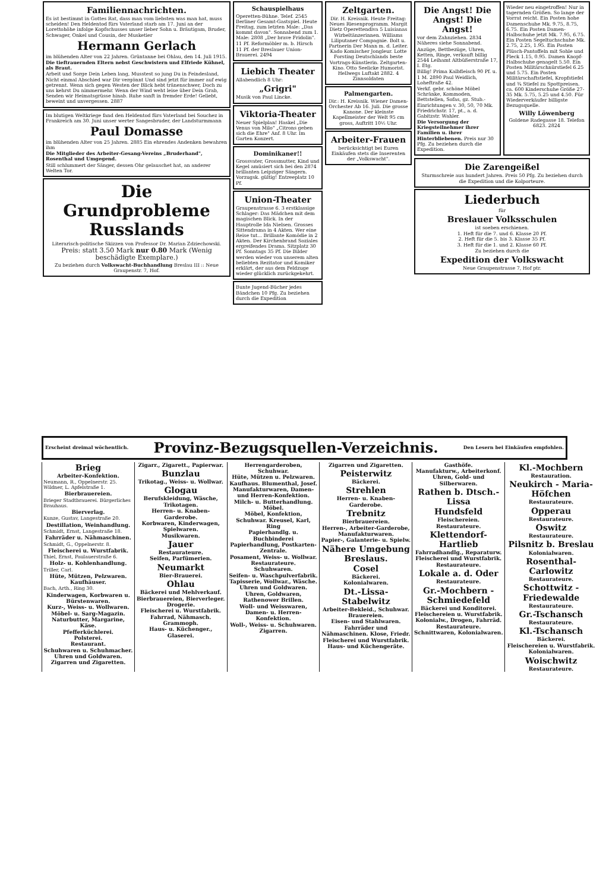Familiennachrichten.
Es ist bestimmt in Gottes Rat, dass man vom liebsten was man hat, muss scheiden! Den Heldentod fürs Vaterland starb am 17. Juni an der Lorettohöhe infolge Kopfschusses unser lieber Sohn u. Bräutigam, Bruder, Schwager, Onkel und Cousin, der Musketier
Hermann Gerlach
im blühenden Alter von 22 Jahren. Grüntanne bei Ohlau, den 14. Juli 1915.
Die tieftrauernden Eltern nebst Geschwistern und Elfriede Kühnel, als Braut.
Arbeit und Sorge Dein Leben lang, Musstest so jung Du in Feindesland, Nicht einmal Abschied war Dir vergönnt Und sind jetzt für immer auf ewig getrennt. Wenn sich gegen Westen der Blick hebt tränenschwer, Doch zu uns kehrst Du nimmermehr. Wenn der Wind weht leise über Dein Grab, Senden wir Heimatsgrüsse hinab. Ruhe sanft in fremder Erde! Geliebt, beweint und unvergessen. 2887
Im blutigen Weltkriege fand den Heldentod fürs Vaterland bei Souchez in Frankreich am 30. Juni unser werter Sangesbruder, der Landsturmmann
Paul Domasse
im blühenden Alter von 25 Jahren. 2885 Ein ehrendes Andenken bewahren ihm
Die Mitglieder des Arbeiter-Gesang-Vereins „Bruderhand", Rosenthal und Umgegend.
Still schlummert der Sänger, dessen Ohr gelauschet hat, an anderer Welten Tor.
Die Grundprobleme Russlands
Literarisch-politische Skizzen von Professor Dr. Marian Zdziechowski.
Preis: statt 3.50 Mark nur 0.80 Mark (Wenig beschädigte Exemplare.)
Zu beziehen durch Volkswacht-Buchhandlung Breslau III :: Neue Graupenstr. 7, Hof.
Schauspielhaus
Operetten-Bühne. Telef. 2545 Berliner Gesamt-Gastspiel. Heute Freitag, zum letzten Male: „Das kommt davon". Sonnabend zum 1. Male: 2808 „Der brave Fridolin".
11 Pf. Reformöbler m. b. Hirsch 11 Pf. der Breslauer Union-Brauerei. 2494
Liebich Theater
Allabendlich 8 Uhr:
„Grigri"
Musik von Paul Lincke.
Viktoria-Theater
Neuer Spielplan! Haskel „Die Venus von Milo" „Citrons geben sich die Ehre" Anf. 8 Uhr. Im Garten Konzert.
Dominikaner!!
Grossvater, Grossmutter, Kind und Kegel amüsiert sich bei den 2874 brillanten Leipziger Sängern. Vorzugsk. gültig! Entreeplatz 10 Pf.
Union-Theater
Graupenstrasse 6. 3 erstklassige Schlager: Das Mädchen mit dem magischen Blick. In der Hauptrolle Ida Nielsen. Grosses Sittendrama in 4 Akten. Wer eine Reise tut... Brillante Komödie in 2 Akten. Der Kirchenbrand Soziales ergreifendes Drama. Sitzplatz 30 Pf. Sonntags 35 Pf. Die Bilder werden wieder von unserem alten beliebten Rezitator und Komiker erklärt, der aus dem Feldzuge wieder glücklich zurückgekehrt.
Bunte Jugend-Bücher jedes Bändchen 10 Pfg. Zu beziehen durch die Expedition
Zeltgarten.
Dir. H. Kreisnik. Heute Freitag: Neues Riesenprogramm. Margit Dietz Operettendiva 5 Luisianas Wirbeltänzerinnen. Williams Liliputaner Compagnie. Bolt u. Partnerin Der Mann m. d. Leiter. Kado Komischer Jongleur. Lotte Forsting Deutschlands beste Vortrags-Künstlerin. Zeltgarten-Kino. Otto Seelicke Humorist. Hellwegs Luftakt 2882. 4 Zinnsoldaten
Palmengarten.
Dir.: H. Kreisnik. Wiener Damen-Orchester Ab 16. Juli. Die grosse Kanone. Der kleinste Kapellmeister der Welt 95 cm gross, Auftritt 10½ Uhr.
Arbeiter-Frauen
berücksichtigt bei Euren Einkäufen stets die Inserenten der „Volkswacht".
Die Angst! Die Angst! Die Angst!
vor dem Zahnziehen. 2834 Näheres siehe Sonnabend.
Anzüge, Bettbezüge, Uhren, Ketten, Ringe, verkauft billig 2544 Leihamt Altbüßerstraße 17, I. Etg.
Billig! Prima Kalbfleisch 90 Pf. u. 1 M. 2890 Paul Weidlich, Loheftraße 42.
Verkf. gebr. schöne Möbel Schränke, Kommoden, Bettstellen, Sofas, gz. Stub.-Einrichtungen v. 30, 50, 70 Mk. Friedrichstr. 17, pt., a. d. Gabitzstr. Wahler.
Die Versorgung der Kriegsteilnehmer ihrer Familien u. ihrer Hinterbliebenen. Preis nur 30 Pfg. Zu beziehen durch die Expedition.
Wieder neu eingetroffen! Nur in tagernden Größen. So lange der Vorrat reicht. Ein Posten hohe Damenschuhe Mk. 9.75, 8.75, 6.75. Ein Posten Damen-Halbschuhe jetzt Mk. 7.95, 6.75. Ein Posten Segeltuchschuhe Mk. 2.75, 2.25, 1.95. Ein Posten Plüsch-Pantoffeln mit Sohle und Fleck 1.15, 0.95. Damen Knopf-Halbschuhe genagelt 5.50. Ein Posten Militärschnürstiefel 6.25 und 5.75. Ein Posten Militärschaftstiefel, Kropfstiefel und ¾ Stiefel zu Spottpreisen. ca. 600 Kinderschuhe Größe 27-35 Mk. 5.75, 5.25 und 4.50. Für Wiederverkäufer billigste Bezugsquelle.
Willy Löwenberg
Goldene Radegasse 18. Telefon 6823. 2824
Die Zarengeißel
Sturmschreie aus hundert Jahren. Preis 50 Pfg. Zu beziehen durch die Expedition und die Kolporteure.
Liederbuch
für
Breslauer Volksschulen
ist soeben erschienen.
1. Heft für die 7. und 6. Klasse 20 Pf.
2. Heft für die 5. bis 3. Klasse 35 Pf.
3. Heft für die 1. und 2. Klasse 60 Pf.
Zu beziehen durch die
Expedition der Volkswacht
Neue Graupenstrasse 7, Hof ptr.
Erscheint dreimal wöchentlich. Provinz-Bezugsquellen-Verzeichnis. Den Lesern bei Einkäufen empfohlen.
Brieg
Arbeiter-Konfektion.
Neumann, R., Oppelnerstr. 25. Wildner, L. Apfelstraße 1.
Bierbrauereien.
Brieger Stadtbrauerei. Bürgerliches Brauhaus.
Bierverlag.
Kunze, Gustav, Langestraße 20.
Destillation, Weinhandlung.
Schmidt, Ernst, Langestraße 18.
Fahrräder u. Nähmaschinen.
Schmidt, G., Oppelnerstr. 8.
Fleischerei u. Wurstfabrik.
Thiel, Ernst, Paulauerstraße 6.
Holz- u. Kohlenhandlung.
Triller, Carl.
Hüte, Mützen, Pelzwaren.
Kaufhäuser.
Bach, Arth., Ring 30.
Kinderwagen, Korbwaren u. Bürstenwaren.
Kurz-, Weiss- u. Wollwaren.
Möbel- u. Sarg-Magazin.
Naturbutter, Margarine, Käse.
Pfefferküchlerei.
Polsterei.
Restaurant.
Schuhwaren u. Schuhmacher.
Uhren und Goldwaren.
Zigarren und Zigaretten.
Zigarr., Zigarett., Papierwar.
Bunzlau
Trikotag., Weiss- u. Wollwar.
Glogau
Berufskleidung, Wäsche, Trikotagen.
Herren- u. Knaben-Garderobe.
Korbwaren, Kinderwagen, Spielwaren.
Musikwaren.
Jauer
Restaurateure.
Seifen, Parfümerien.
Neumarkt
Bier-Brauerei.
Ohlau
Bäckerei und Mehlverkauf.
Bierbrauereien, Bierverleger.
Drogerie.
Fleischerei u. Wurstfabrik.
Fahrrad, Nähmasch. Grammoph.
Haus- u. Küchenger., Glaserei.
Herrengarderoben, Schuhwar.
Hüte, Mützen u. Pelzwaren.
Kaufhaus. Blumenthal, Josef.
Manufakturwaren, Damen- und Herren-Konfektion.
Milch- u. Butterhandlung.
Möbel.
Möbel, Konfektion, Schuhwar. Kreusel, Karl, Ring
Papierhandlg. u. Buchbinderei
Papierhandlung, Postkarten-Zentrale.
Posament, Weiss- u. Wollwar.
Restaurateure.
Schuhwaren.
Seifen- u. Waschpulverfabrik.
Tapisserie, Wollwar., Wäsche.
Uhren und Goldwaren.
Uhren, Goldwaren, Rathenower Brillen.
Woll- und Weisswaren, Damen- u. Herren-Konfektion.
Woll-, Weiss- u. Schuhwaren.
Zigarren.
Zigarren und Zigaretten.
Peisterwitz
Bäckerei.
Strehlen
Herren- u. Knaben-Garderobe.
Trebnitz
Bierbrauereien.
Herren-, Arbeiter-Garderobe, Manufakturwaren.
Papier-, Galanterie- u. Spielw.
Nähere Umgebung Breslaus.
Cosel
Bäckerei.
Kolonialwaren.
Dt.-Lissa-Stabelwitz
Arbeiter-Bekleid., Schuhwar.
Brauereien.
Eisen- und Stahlwaren.
Fahrräder und Nähmaschinen. Klose, Friedr.
Fleischerei und Wurstfabrik.
Haus- und Küchengeräte.
Gasthöfe.
Manufakturw., Arbeiterkonf.
Uhren, Gold- und Silberwaren.
Rathen b. Dtsch.-Lissa
Hundsfeld
Fleischereien.
Restaurateure.
Klettendorf-Hartlieb
Fahrradhandlg., Reparaturw.
Fleischerei und Wurstfabrik.
Restaurateure.
Lokale a. d. Oder
Restaurateure.
Gr.-Mochbern - Schmiedefeld
Bäckerei und Konditorei.
Fleischereien u. Wurstfabrik.
Kolonialw., Drogen, Fahrräd.
Restaurateure.
Schnittwaren, Kolonialwaren.
Kl.-Mochbern
Restauration.
Neukirch - Maria-Höfchen
Restaurateure.
Opperau
Restaurateure.
Oswitz
Restaurateure.
Pilsnitz b. Breslau
Kolonialwaren.
Rosenthal-Carlowitz
Restaurateure.
Schottwitz - Friedewalde
Restaurateure.
Gr.-Tschansch
Restaurateure.
Kl.-Tschansch
Bäckerei.
Fleischereien u. Wurstfabrik.
Kolonialwaren.
Woischwitz
Restaurateure.